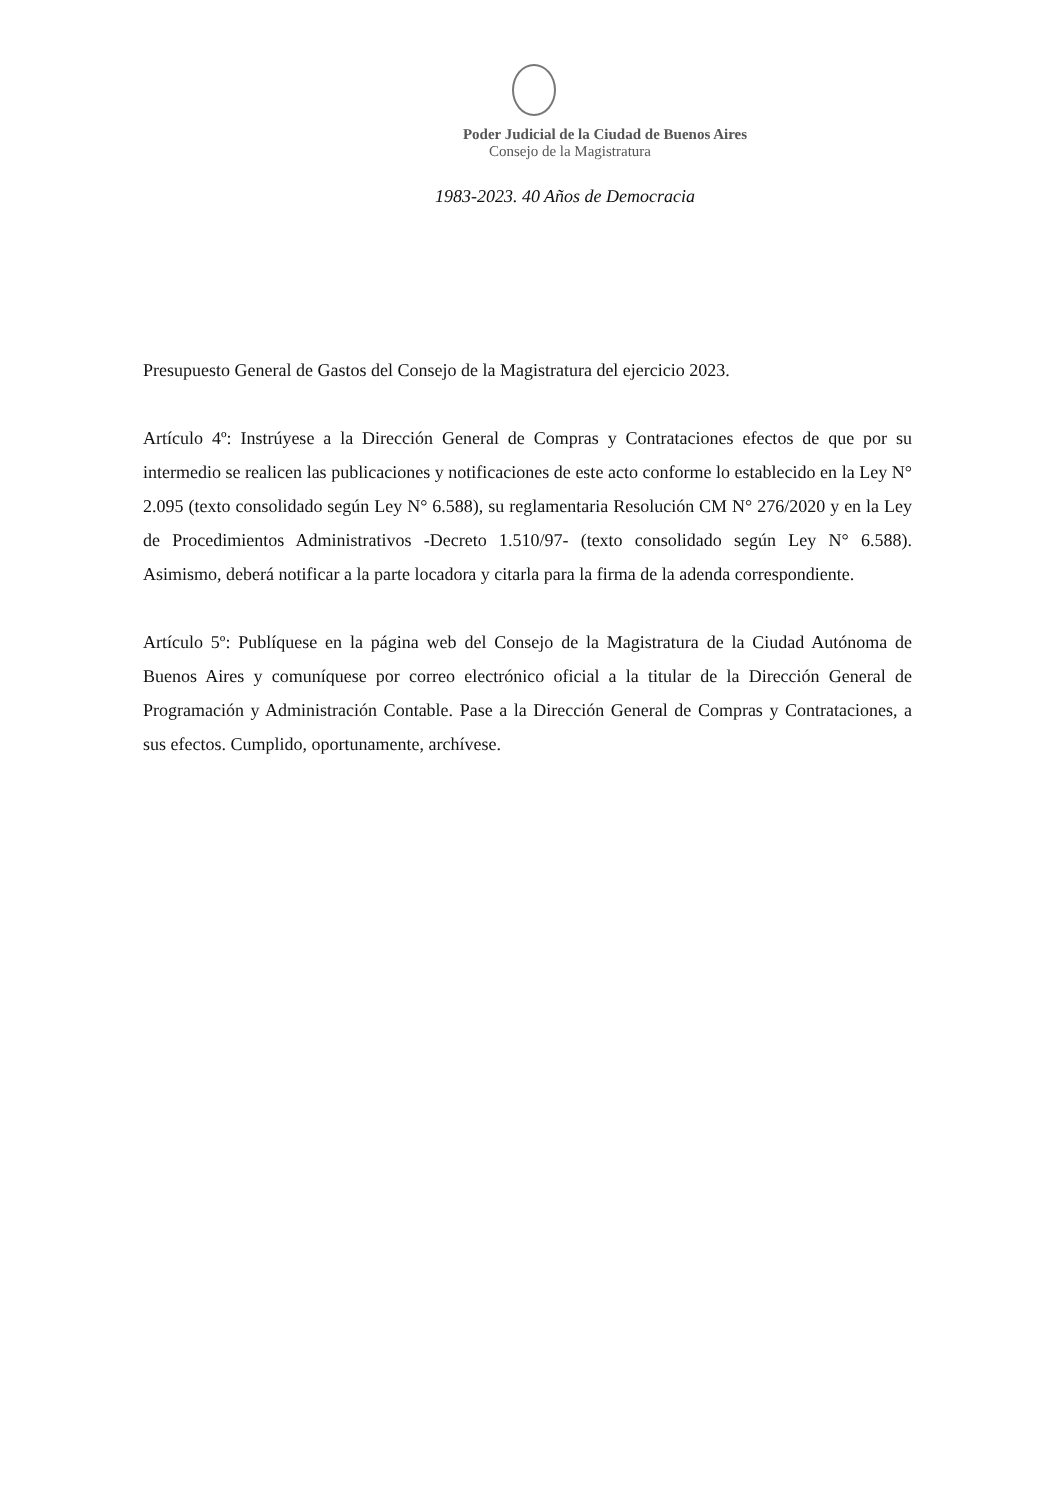Poder Judicial de la Ciudad de Buenos Aires
Consejo de la Magistratura
1983-2023. 40 Años de Democracia
Presupuesto General de Gastos del Consejo de la Magistratura del ejercicio 2023.
Artículo 4º: Instrúyese a la Dirección General de Compras y Contrataciones efectos de que por su intermedio se realicen las publicaciones y notificaciones de este acto conforme lo establecido en la Ley N° 2.095 (texto consolidado según Ley N° 6.588), su reglamentaria Resolución CM N° 276/2020 y en la Ley de Procedimientos Administrativos -Decreto 1.510/97- (texto consolidado según Ley N° 6.588). Asimismo, deberá notificar a la parte locadora y citarla para la firma de la adenda correspondiente.
Artículo 5º: Publíquese en la página web del Consejo de la Magistratura de la Ciudad Autónoma de Buenos Aires y comuníquese por correo electrónico oficial a la titular de la Dirección General de Programación y Administración Contable. Pase a la Dirección General de Compras y Contrataciones, a sus efectos. Cumplido, oportunamente, archívese.